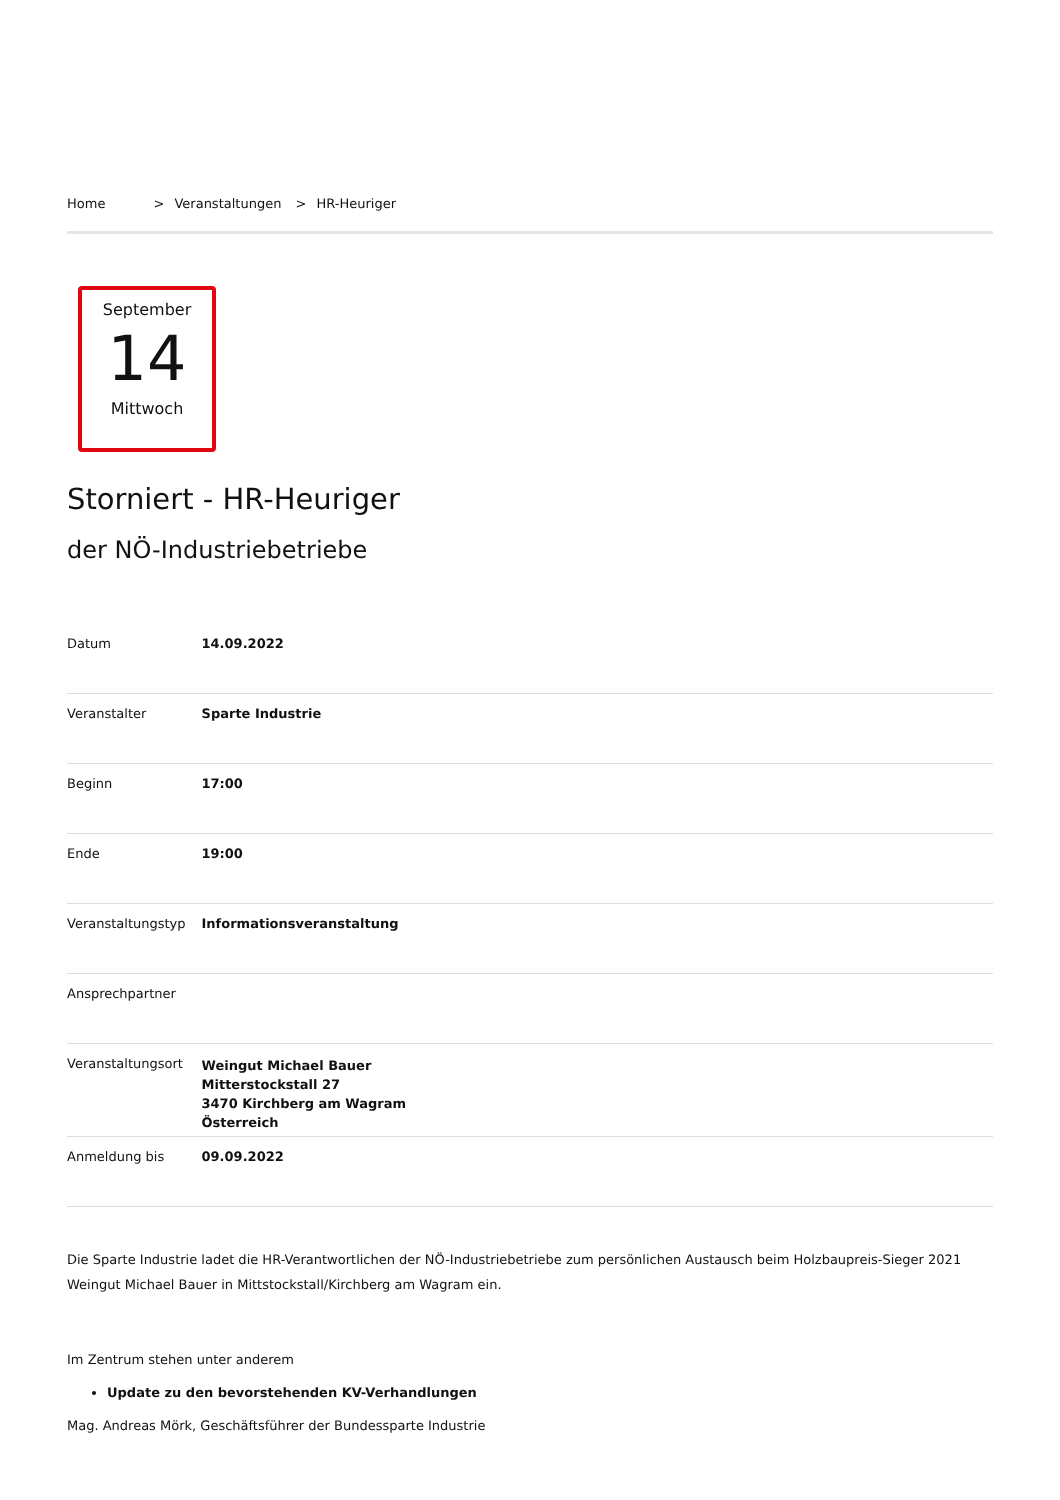Home > Veranstaltungen > HR-Heuriger
September
14
Mittwoch
Storniert - HR-Heuriger
der NÖ-Industriebetriebe
| Datum | 14.09.2022 |
| Veranstalter | Sparte Industrie |
| Beginn | 17:00 |
| Ende | 19:00 |
| Veranstaltungstyp | Informationsveranstaltung |
| Ansprechpartner | |
| Veranstaltungsort | Weingut Michael Bauer Mitterstockstall 27 3470 Kirchberg am Wagram Österreich |
| Anmeldung bis | 09.09.2022 |
Die Sparte Industrie ladet die HR-Verantwortlichen der NÖ-Industriebetriebe zum persönlichen Austausch beim Holzbaupreis-Sieger 2021 Weingut Michael Bauer in Mittstockstall/Kirchberg am Wagram ein.
Im Zentrum stehen unter anderem
Update zu den bevorstehenden KV-Verhandlungen
Mag. Andreas Mörk, Geschäftsführer der Bundessparte Industrie